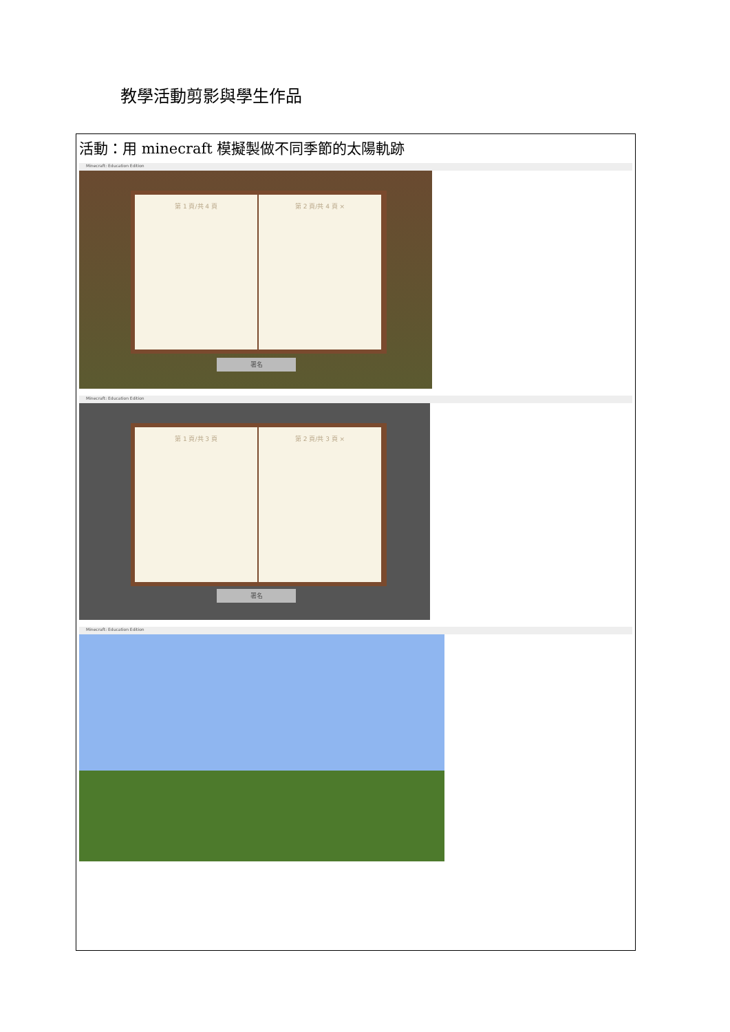教學活動剪影與學生作品
| 活動：用 minecraft 模擬製做不同季節的太陽軌跡 Minecraft: Education Edition 第 1 頁/共 4 頁 第 2 頁/共 4 頁 × 署名 Minecraft: Education Edition 第 1 頁/共 3 頁 第 2 頁/共 3 頁 × 署名 Minecraft: Education Edition |